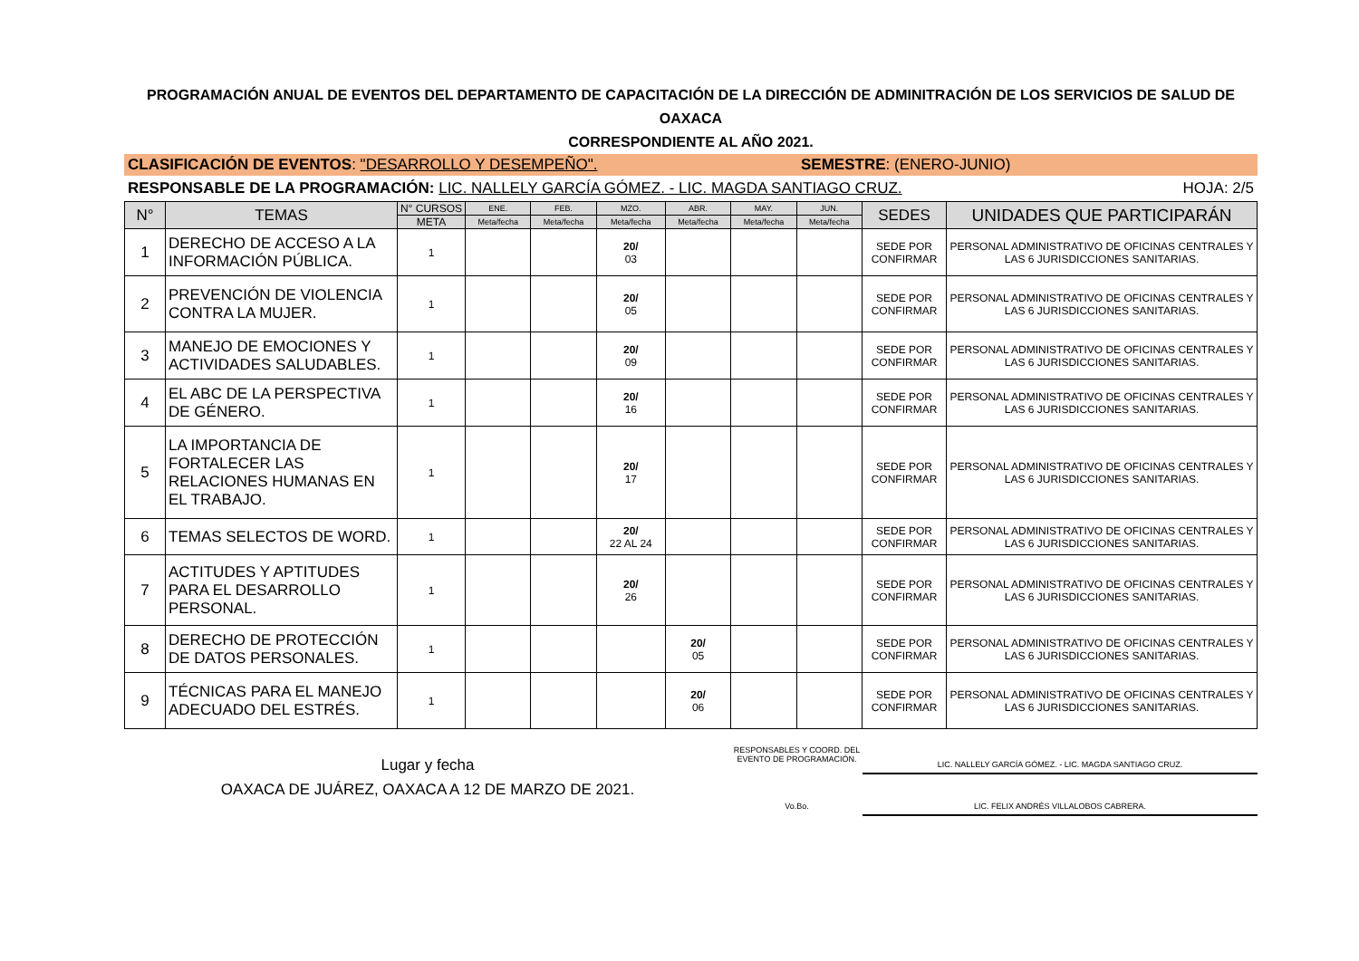PROGRAMACIÓN ANUAL DE EVENTOS DEL DEPARTAMENTO DE CAPACITACIÓN DE LA DIRECCIÓN DE ADMINITRACIÓN DE LOS SERVICIOS DE SALUD DE OAXACA
CORRESPONDIENTE AL AÑO 2021.
CLASIFICACIÓN DE EVENTOS: "DESARROLLO Y DESEMPEÑO". SEMESTRE: (ENERO-JUNIO)
RESPONSABLE DE LA PROGRAMACIÓN: LIC. NALLELY GARCÍA GÓMEZ. - LIC. MAGDA SANTIAGO CRUZ. HOJA: 2/5
| N° | TEMAS | N° CURSOS | ENE. | FEB. | MZO. | ABR. | MAY. | JUN. | SEDES | UNIDADES QUE PARTICIPARÁN |
| --- | --- | --- | --- | --- | --- | --- | --- | --- | --- | --- |
| | | META | Meta/fecha | Meta/fecha | Meta/fecha | Meta/fecha | Meta/fecha | Meta/fecha | | |
| 1 | DERECHO DE ACCESO A LA INFORMACIÓN PÚBLICA. | 1 | | | 20/ 03 | | | | SEDE POR CONFIRMAR | PERSONAL ADMINISTRATIVO DE OFICINAS CENTRALES Y LAS 6 JURISDICCIONES SANITARIAS. |
| 2 | PREVENCIÓN DE VIOLENCIA CONTRA LA MUJER. | 1 | | | 20/ 05 | | | | SEDE POR CONFIRMAR | PERSONAL ADMINISTRATIVO DE OFICINAS CENTRALES Y LAS 6 JURISDICCIONES SANITARIAS. |
| 3 | MANEJO DE EMOCIONES Y ACTIVIDADES SALUDABLES. | 1 | | | 20/ 09 | | | | SEDE POR CONFIRMAR | PERSONAL ADMINISTRATIVO DE OFICINAS CENTRALES Y LAS 6 JURISDICCIONES SANITARIAS. |
| 4 | EL ABC DE LA PERSPECTIVA DE GÉNERO. | 1 | | | 20/ 16 | | | | SEDE POR CONFIRMAR | PERSONAL ADMINISTRATIVO DE OFICINAS CENTRALES Y LAS 6 JURISDICCIONES SANITARIAS. |
| 5 | LA IMPORTANCIA DE FORTALECER LAS RELACIONES HUMANAS EN EL TRABAJO. | 1 | | | 20/ 17 | | | | SEDE POR CONFIRMAR | PERSONAL ADMINISTRATIVO DE OFICINAS CENTRALES Y LAS 6 JURISDICCIONES SANITARIAS. |
| 6 | TEMAS SELECTOS DE WORD. | 1 | | | 20/ 22 AL 24 | | | | SEDE POR CONFIRMAR | PERSONAL ADMINISTRATIVO DE OFICINAS CENTRALES Y LAS 6 JURISDICCIONES SANITARIAS. |
| 7 | ACTITUDES Y APTITUDES PARA EL DESARROLLO PERSONAL. | 1 | | | 20/ 26 | | | | SEDE POR CONFIRMAR | PERSONAL ADMINISTRATIVO DE OFICINAS CENTRALES Y LAS 6 JURISDICCIONES SANITARIAS. |
| 8 | DERECHO DE PROTECCIÓN DE DATOS PERSONALES. | 1 | | | | 20/ 05 | | | SEDE POR CONFIRMAR | PERSONAL ADMINISTRATIVO DE OFICINAS CENTRALES Y LAS 6 JURISDICCIONES SANITARIAS. |
| 9 | TÉCNICAS PARA EL MANEJO ADECUADO DEL ESTRÉS. | 1 | | | | 20/ 06 | | | SEDE POR CONFIRMAR | PERSONAL ADMINISTRATIVO DE OFICINAS CENTRALES Y LAS 6 JURISDICCIONES SANITARIAS. |
Lugar y fecha
OAXACA DE JUÁREZ, OAXACA A 12 DE MARZO DE 2021.
RESPONSABLES Y COORD. DEL EVENTO DE PROGRAMACIÓN.
LIC. NALLELY GARCÍA GÓMEZ. - LIC. MAGDA SANTIAGO CRUZ.
Vo.Bo. LIC. FELIX ANDRÉS VILLALOBOS CABRERA.